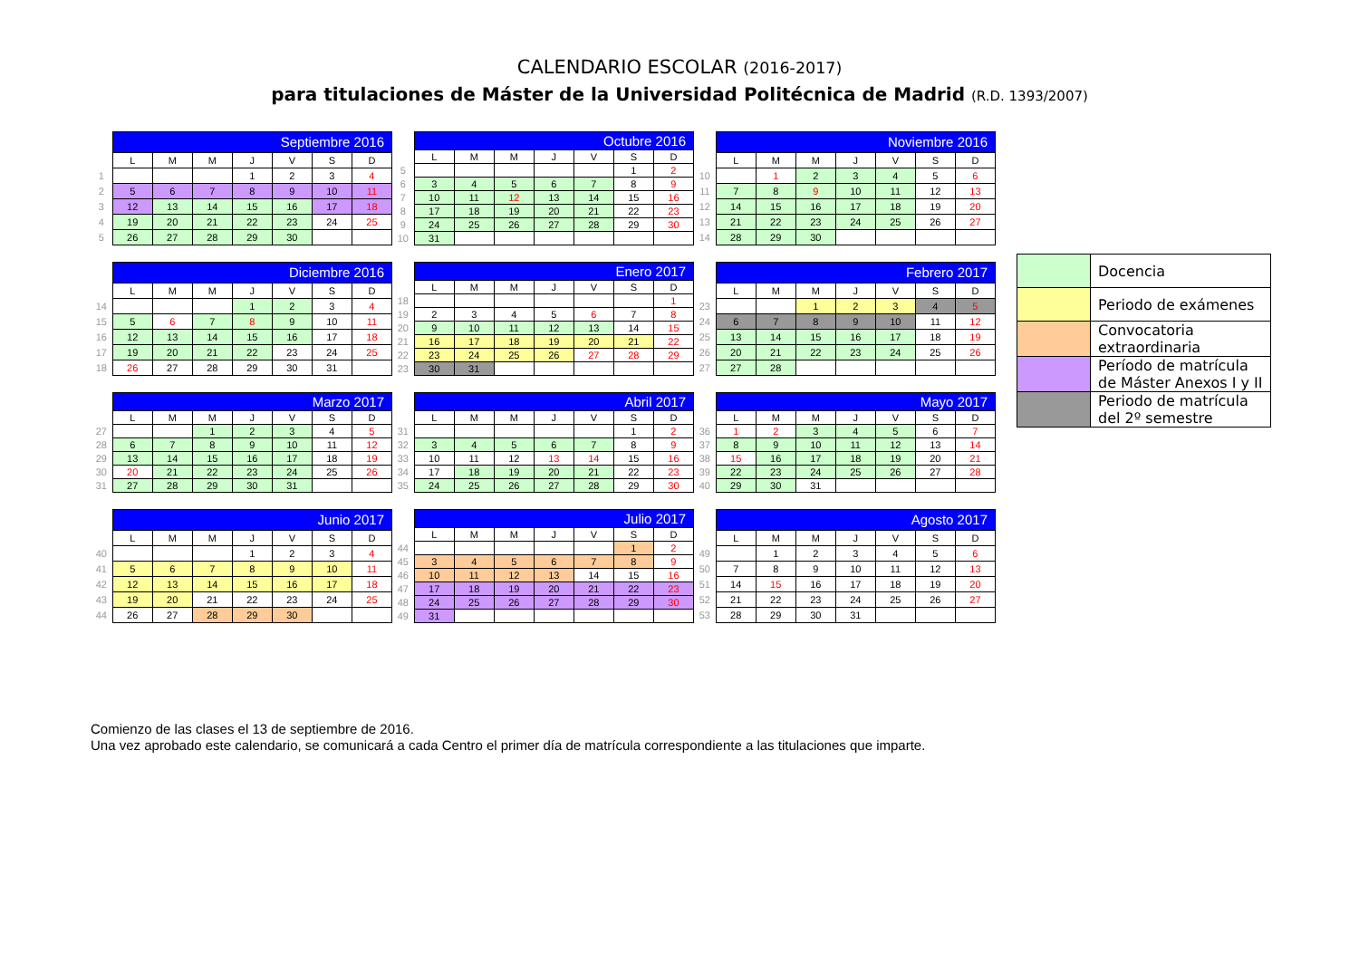CALENDARIO ESCOLAR (2016-2017)
para titulaciones de Máster de la Universidad Politécnica de Madrid (R.D. 1393/2007)
| | Septiembre 2016 | | | | | | |
| | L | M | M | J | V | S | D |
| 1 | | | | 1 | 2 | 3 | 4 |
| 2 | 5 | 6 | 7 | 8 | 9 | 10 | 11 |
| 3 | 12 | 13 | 14 | 15 | 16 | 17 | 18 |
| 4 | 19 | 20 | 21 | 22 | 23 | 24 | 25 |
| 5 | 26 | 27 | 28 | 29 | 30 | | |
| | Octubre 2016 | | | | | | |
| | L | M | M | J | V | S | D |
| 5 | | | | | | 1 | 2 |
| 6 | 3 | 4 | 5 | 6 | 7 | 8 | 9 |
| 7 | 10 | 11 | 12 | 13 | 14 | 15 | 16 |
| 8 | 17 | 18 | 19 | 20 | 21 | 22 | 23 |
| 9 | 24 | 25 | 26 | 27 | 28 | 29 | 30 |
| 10 | 31 | | | | | | |
| | Noviembre 2016 | | | | | | |
| | L | M | M | J | V | S | D |
| 10 | | 1 | 2 | 3 | 4 | 5 | 6 |
| 11 | 7 | 8 | 9 | 10 | 11 | 12 | 13 |
| 12 | 14 | 15 | 16 | 17 | 18 | 19 | 20 |
| 13 | 21 | 22 | 23 | 24 | 25 | 26 | 27 |
| 14 | 28 | 29 | 30 | | | | |
| | Diciembre 2016 | | | | | | |
| | L | M | M | J | V | S | D |
| 14 | | | | 1 | 2 | 3 | 4 |
| 15 | 5 | 6 | 7 | 8 | 9 | 10 | 11 |
| 16 | 12 | 13 | 14 | 15 | 16 | 17 | 18 |
| 17 | 19 | 20 | 21 | 22 | 23 | 24 | 25 |
| 18 | 26 | 27 | 28 | 29 | 30 | 31 | |
| | Enero 2017 | | | | | | |
| | L | M | M | J | V | S | D |
| 18 | | | | | | | 1 |
| 19 | 2 | 3 | 4 | 5 | 6 | 7 | 8 |
| 20 | 9 | 10 | 11 | 12 | 13 | 14 | 15 |
| 21 | 16 | 17 | 18 | 19 | 20 | 21 | 22 |
| 22 | 23 | 24 | 25 | 26 | 27 | 28 | 29 |
| 23 | 30 | 31 | | | | | |
| | Febrero 2017 | | | | | | |
| | L | M | M | J | V | S | D |
| 23 | | | 1 | 2 | 3 | 4 | 5 |
| 24 | 6 | 7 | 8 | 9 | 10 | 11 | 12 |
| 25 | 13 | 14 | 15 | 16 | 17 | 18 | 19 |
| 26 | 20 | 21 | 22 | 23 | 24 | 25 | 26 |
| 27 | 27 | 28 | | | | | |
| | Marzo 2017 | | | | | | |
| | L | M | M | J | V | S | D |
| 27 | | | 1 | 2 | 3 | 4 | 5 |
| 28 | 6 | 7 | 8 | 9 | 10 | 11 | 12 |
| 29 | 13 | 14 | 15 | 16 | 17 | 18 | 19 |
| 30 | 20 | 21 | 22 | 23 | 24 | 25 | 26 |
| 31 | 27 | 28 | 29 | 30 | 31 | | |
| | Abril 2017 | | | | | | |
| | L | M | M | J | V | S | D |
| 31 | | | | | | 1 | 2 |
| 32 | 3 | 4 | 5 | 6 | 7 | 8 | 9 |
| 33 | 10 | 11 | 12 | 13 | 14 | 15 | 16 |
| 34 | 17 | 18 | 19 | 20 | 21 | 22 | 23 |
| 35 | 24 | 25 | 26 | 27 | 28 | 29 | 30 |
| | Mayo 2017 | | | | | | |
| | L | M | M | J | V | S | D |
| 36 | 1 | 2 | 3 | 4 | 5 | 6 | 7 |
| 37 | 8 | 9 | 10 | 11 | 12 | 13 | 14 |
| 38 | 15 | 16 | 17 | 18 | 19 | 20 | 21 |
| 39 | 22 | 23 | 24 | 25 | 26 | 27 | 28 |
| 40 | 29 | 30 | 31 | | | | |
| | Junio 2017 | | | | | | |
| | L | M | M | J | V | S | D |
| 40 | | | | 1 | 2 | 3 | 4 |
| 41 | 5 | 6 | 7 | 8 | 9 | 10 | 11 |
| 42 | 12 | 13 | 14 | 15 | 16 | 17 | 18 |
| 43 | 19 | 20 | 21 | 22 | 23 | 24 | 25 |
| 44 | 26 | 27 | 28 | 29 | 30 | | |
| | Julio 2017 | | | | | | |
| | L | M | M | J | V | S | D |
| 44 | | | | | | 1 | 2 |
| 45 | 3 | 4 | 5 | 6 | 7 | 8 | 9 |
| 46 | 10 | 11 | 12 | 13 | 14 | 15 | 16 |
| 47 | 17 | 18 | 19 | 20 | 21 | 22 | 23 |
| 48 | 24 | 25 | 26 | 27 | 28 | 29 | 30 |
| 49 | 31 | | | | | | |
| | Agosto 2017 | | | | | | |
| | L | M | M | J | V | S | D |
| 49 | | 1 | 2 | 3 | 4 | 5 | 6 |
| 50 | 7 | 8 | 9 | 10 | 11 | 12 | 13 |
| 51 | 14 | 15 | 16 | 17 | 18 | 19 | 20 |
| 52 | 21 | 22 | 23 | 24 | 25 | 26 | 27 |
| 53 | 28 | 29 | 30 | 31 | | | |
| | Docencia |
| | Periodo de exámenes |
| | Convocatoria extraordinaria |
| | Período de matrícula de Máster Anexos I y II |
| | Periodo de matrícula del 2º semestre |
Comienzo de las clases el 13 de septiembre de 2016.
Una vez aprobado este calendario, se comunicará a cada Centro el primer día de matrícula correspondiente a las titulaciones que imparte.